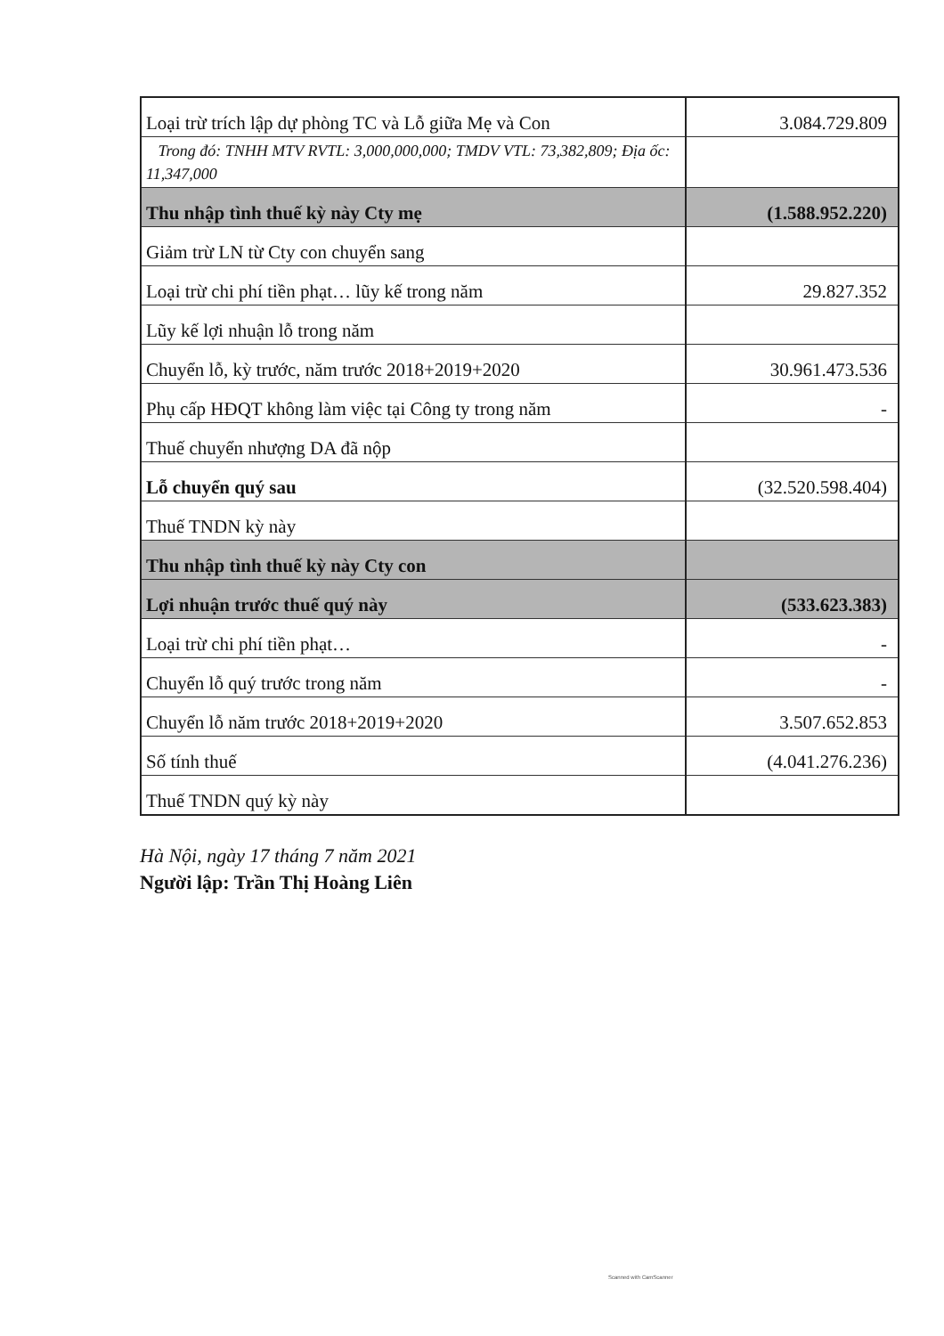| Loại trừ trích lập dự phòng TC và Lỗ giữa Mẹ và Con | 3.084.729.809 |
| Trong đó: TNHH MTV RVTL: 3,000,000,000; TMDV VTL: 73,382,809; Địa ốc: 11,347,000 | |
| Thu nhập tình thuế kỳ này Cty mẹ | (1.588.952.220) |
| Giảm trừ LN từ Cty con chuyển sang | |
| Loại trừ chi phí tiền phạt… lũy kế trong năm | 29.827.352 |
| Lũy kế lợi nhuận lỗ trong năm | |
| Chuyển lỗ, kỳ trước, năm trước 2018+2019+2020 | 30.961.473.536 |
| Phụ cấp HĐQT không làm việc tại Công ty trong năm | - |
| Thuế chuyển nhượng DA đã nộp | |
| Lỗ chuyển quý sau | (32.520.598.404) |
| Thuế TNDN kỳ này | |
| Thu nhập tình thuế kỳ này Cty con | |
| Lợi nhuận trước thuế quý này | (533.623.383) |
| Loại trừ chi phí tiền phạt… | - |
| Chuyển lỗ quý trước trong năm | - |
| Chuyển lỗ năm trước 2018+2019+2020 | 3.507.652.853 |
| Số tính thuế | (4.041.276.236) |
| Thuế TNDN quý kỳ này | |
Hà Nội, ngày 17 tháng 7 năm 2021
Người lập: Trần Thị Hoàng Liên
Scanned with CamScanner